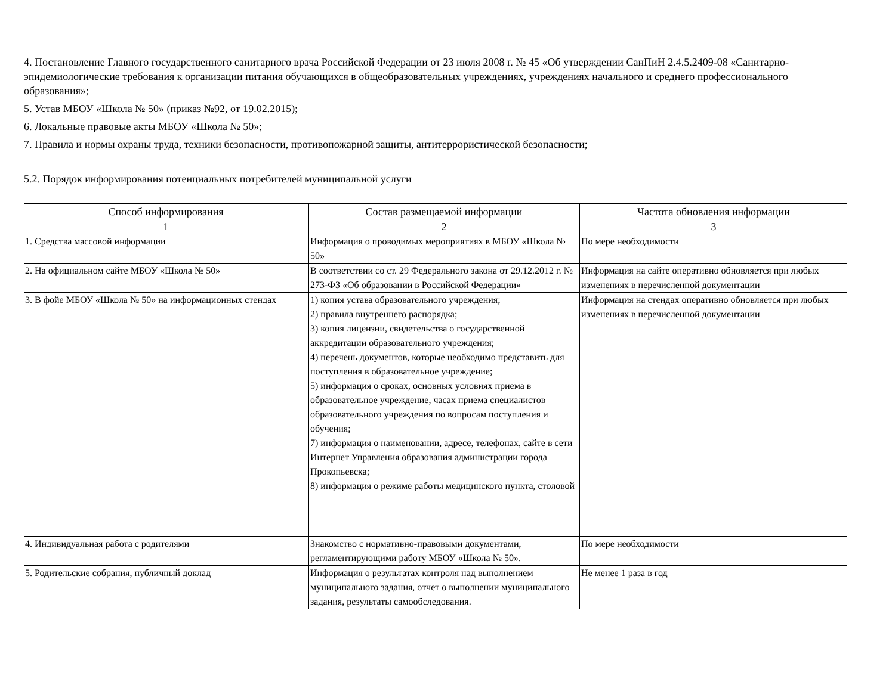4. Постановление Главного государственного санитарного врача Российской Федерации от 23 июля 2008 г. № 45 «Об утверждении СанПиН 2.4.5.2409-08 «Санитарно-эпидемиологические требования к организации питания обучающихся в общеобразовательных учреждениях, учреждениях начального и среднего профессионального образования»;
5. Устав МБОУ «Школа № 50» (приказ №92, от 19.02.2015);
6. Локальные правовые акты МБОУ «Школа № 50»;
7. Правила и нормы охраны труда, техники безопасности, противопожарной защиты, антитеррористической безопасности;
5.2. Порядок информирования потенциальных потребителей муниципальной услуги
| Способ информирования | Состав размещаемой информации | Частота обновления информации |
| --- | --- | --- |
| 1 | 2 | 3 |
| 1. Средства массовой информации | Информация о проводимых мероприятиях в МБОУ «Школа № 50» | По мере необходимости |
| 2. На официальном сайте МБОУ «Школа № 50» | В соответствии со ст. 29 Федерального закона от 29.12.2012 г. № 273-ФЗ «Об образовании в Российской Федерации» | Информация на сайте оперативно обновляется при любых изменениях в перечисленной документации |
| 3. В фойе МБОУ «Школа № 50» на информационных стендах | 1) копия устава образовательного учреждения; 2) правила внутреннего распорядка; 3) копия лицензии, свидетельства о государственной аккредитации образовательного учреждения; 4) перечень документов, которые необходимо представить для поступления в образовательное учреждение; 5) информация о сроках, основных условиях приема в образовательное учреждение, часах приема специалистов образовательного учреждения по вопросам поступления и обучения; 7) информация о наименовании, адресе, телефонах, сайте в сети Интернет Управления образования администрации города Прокопьевска; 8) информация о режиме работы медицинского пункта, столовой | Информация на стендах оперативно обновляется при любых изменениях в перечисленной документации |
| 4. Индивидуальная работа с родителями | Знакомство с нормативно-правовыми документами, регламентирующими работу МБОУ «Школа № 50». | По мере необходимости |
| 5. Родительские собрания, публичный доклад | Информация о результатах контроля над выполнением муниципального задания, отчет о выполнении муниципального задания, результаты самообследования. | Не менее 1 раза в год |